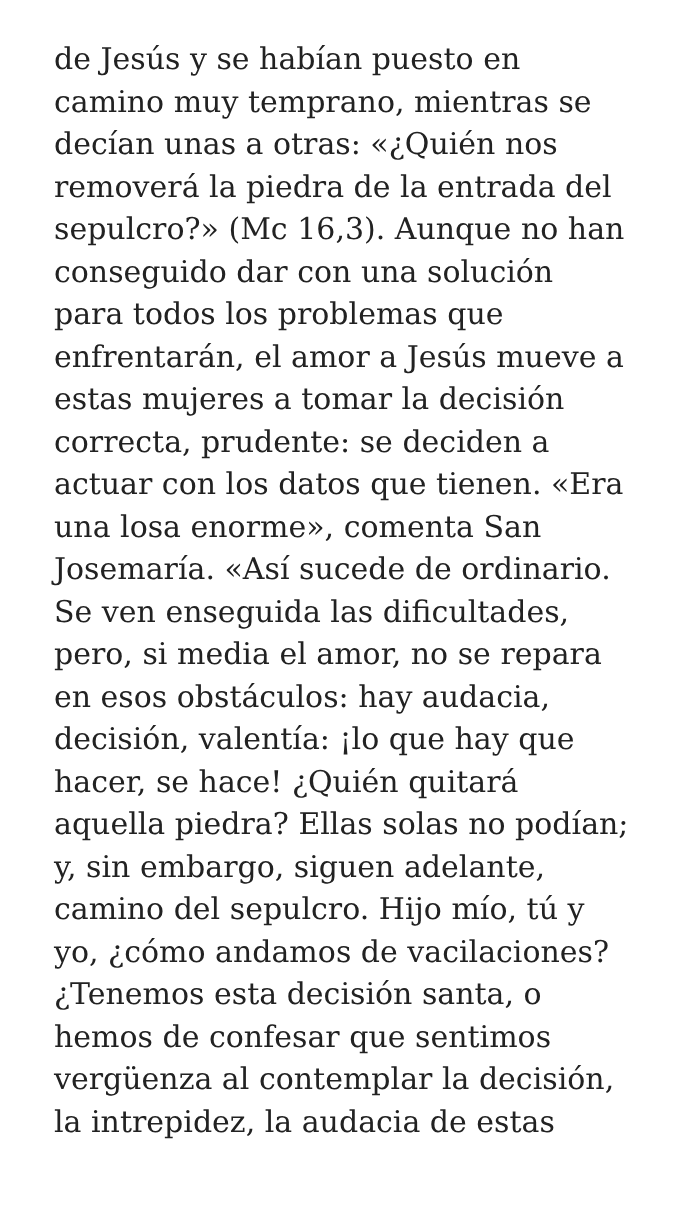de Jesús y se habían puesto en
camino muy temprano, mientras se
decían unas a otras: «¿Quién nos
removerá la piedra de la entrada del
sepulcro?» (Mc 16,3). Aunque no han
conseguido dar con una solución
para todos los problemas que
enfrentarán, el amor a Jesús mueve a
estas mujeres a tomar la decisión
correcta, prudente: se deciden a
actuar con los datos que tienen. «Era
una losa enorme», comenta San
Josemaría. «Así sucede de ordinario.
Se ven enseguida las dificultades,
pero, si media el amor, no se repara
en esos obstáculos: hay audacia,
decisión, valentía: ¡lo que hay que
hacer, se hace! ¿Quién quitará
aquella piedra? Ellas solas no podían;
y, sin embargo, siguen adelante,
camino del sepulcro. Hijo mío, tú y
yo, ¿cómo andamos de vacilaciones?
¿Tenemos esta decisión santa, o
hemos de confesar que sentimos
vergüenza al contemplar la decisión,
la intrepidez, la audacia de estas